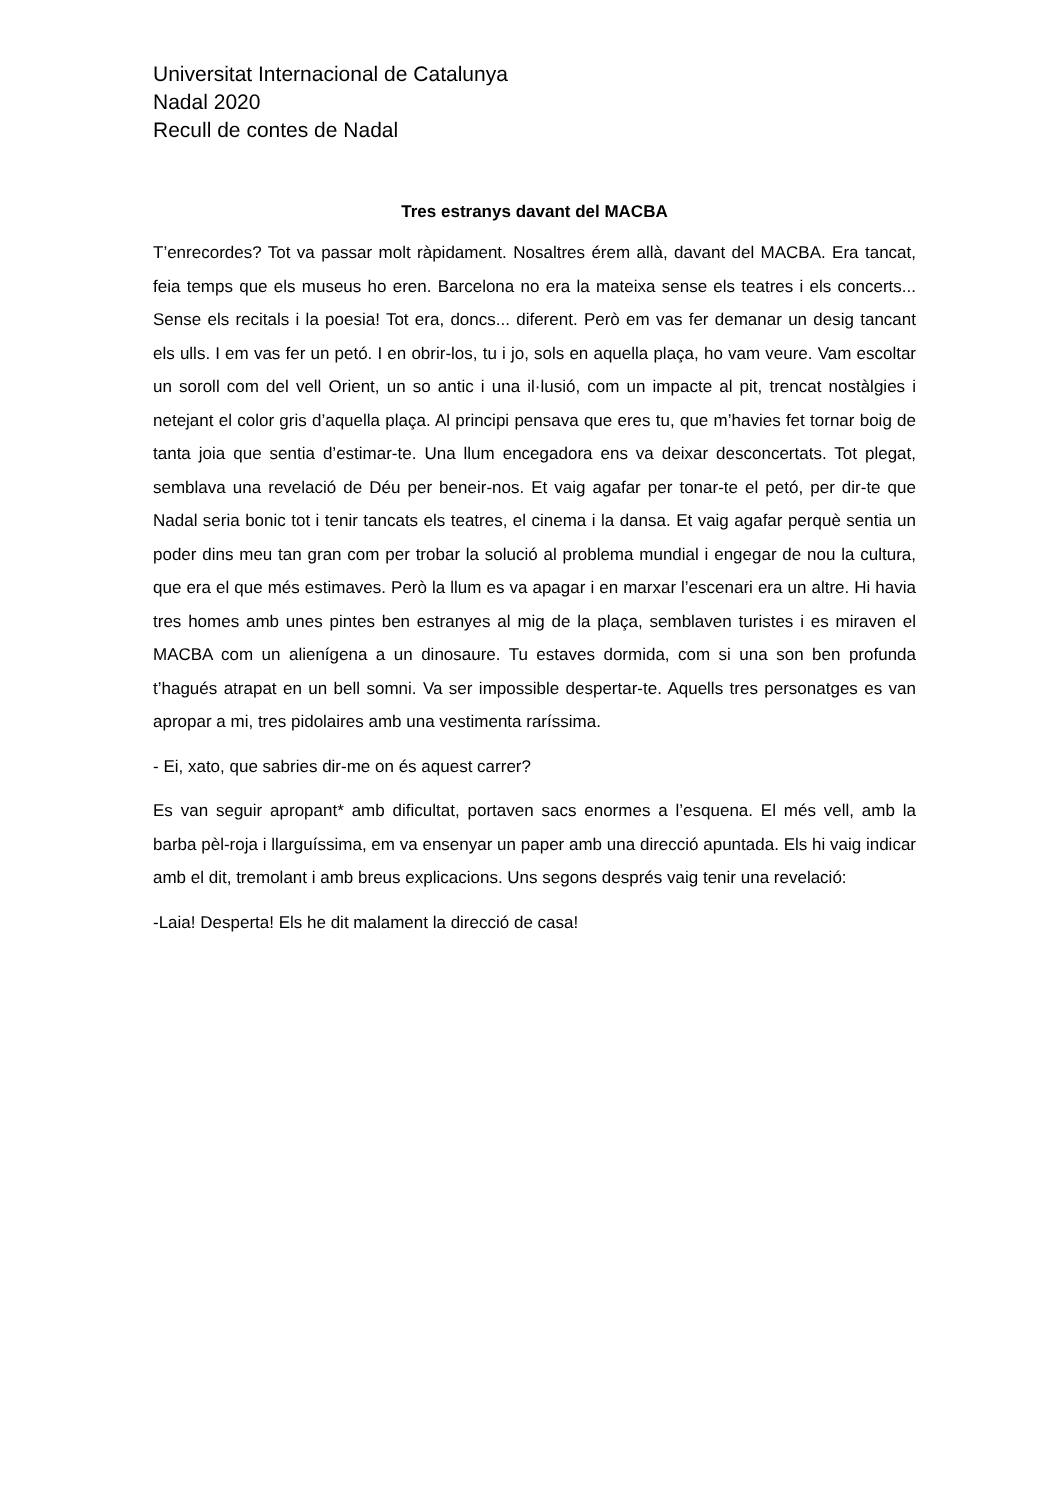Universitat Internacional de Catalunya
Nadal 2020
Recull de contes de Nadal
Tres estranys davant del MACBA
T’enrecordes? Tot va passar molt ràpidament. Nosaltres érem allà, davant del MACBA. Era tancat, feia temps que els museus ho eren. Barcelona no era la mateixa sense els teatres i els concerts... Sense els recitals i la poesia! Tot era, doncs... diferent. Però em vas fer demanar un desig tancant els ulls. I em vas fer un petó. I en obrir-los, tu i jo, sols en aquella plaça, ho vam veure. Vam escoltar un soroll com del vell Orient, un so antic i una il·lusió, com un impacte al pit, trencat nostàlgies i netejant el color gris d’aquella plaça. Al principi pensava que eres tu, que m’havies fet tornar boig de tanta joia que sentia d’estimar-te. Una llum encegadora ens va deixar desconcertats. Tot plegat, semblava una revelació de Déu per beneir-nos. Et vaig agafar per tonar-te el petó, per dir-te que Nadal seria bonic tot i tenir tancats els teatres, el cinema i la dansa. Et vaig agafar perquè sentia un poder dins meu tan gran com per trobar la solució al problema mundial i engegar de nou la cultura, que era el que més estimaves. Però la llum es va apagar i en marxar l’escenari era un altre. Hi havia tres homes amb unes pintes ben estranyes al mig de la plaça, semblaven turistes i es miraven el MACBA com un alienígena a un dinosaure. Tu estaves dormida, com si una son ben profunda t’hagués atrapat en un bell somni. Va ser impossible despertar-te. Aquells tres personatges es van apropar a mi, tres pidolaires amb una vestimenta raríssima.
- Ei, xato, que sabries dir-me on és aquest carrer?
Es van seguir apropant* amb dificultat, portaven sacs enormes a l’esquena. El més vell, amb la barba pèl-roja i llarguíssima, em va ensenyar un paper amb una direcció apuntada. Els hi vaig indicar amb el dit, tremolant i amb breus explicacions. Uns segons després vaig tenir una revelació:
-Laia! Desperta! Els he dit malament la direcció de casa!